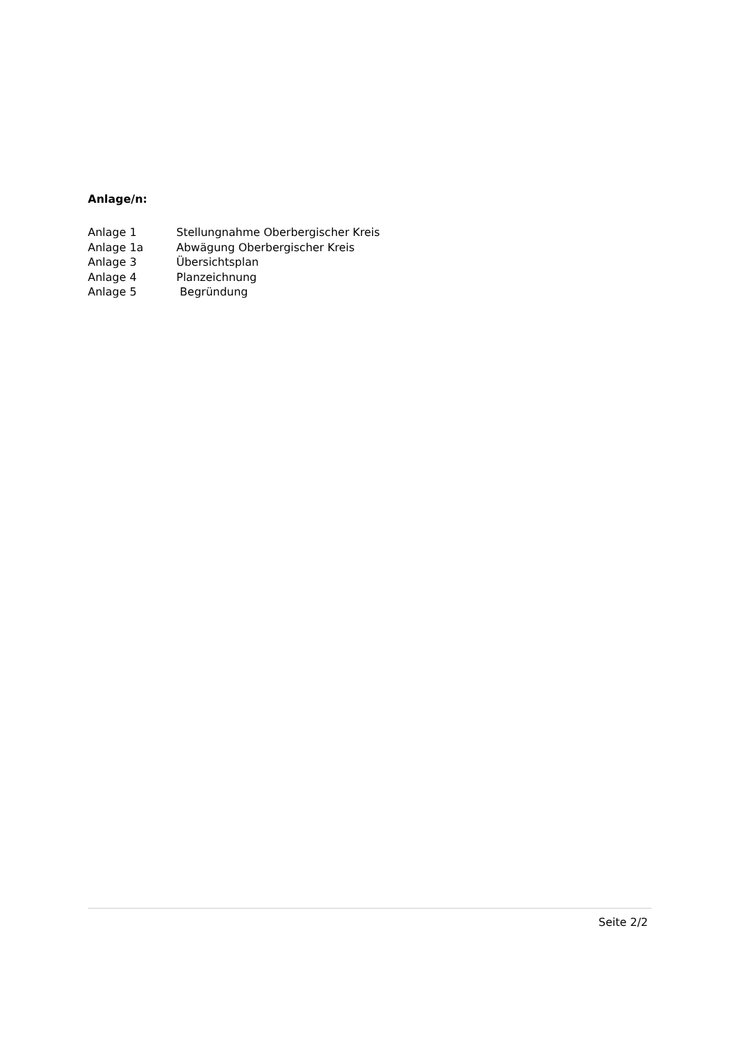Anlage/n:
Anlage 1 Stellungnahme Oberbergischer Kreis
Anlage 1a Abwägung Oberbergischer Kreis
Anlage 3 Übersichtsplan
Anlage 4 Planzeichnung
Anlage 5 Begründung
Seite 2/2